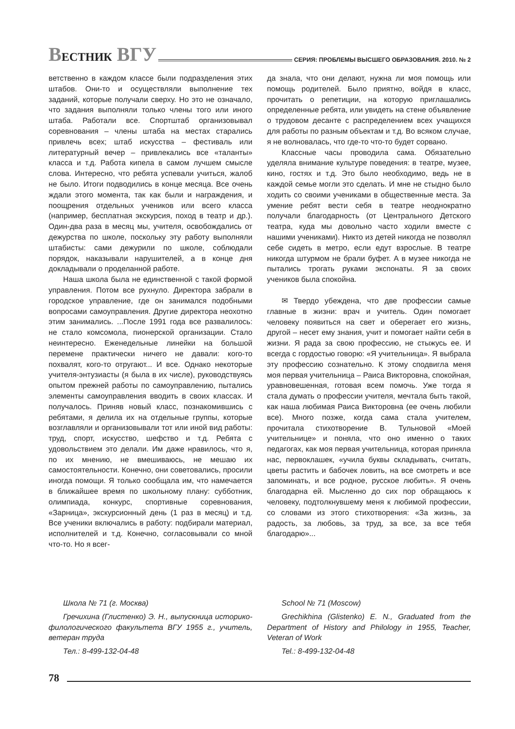ВЕСТНИК ВГУ
СЕРИЯ: ПРОБЛЕМЫ ВЫСШЕГО ОБРАЗОВАНИЯ. 2010. № 2
ветственно в каждом классе были подразделения этих штабов. Они-то и осуществляли выполнение тех заданий, которые получали сверху. Но это не означало, что задания выполняли только члены того или иного штаба. Работали все. Спортштаб организовывал соревнования – члены штаба на местах старались привлечь всех; штаб искусства – фестиваль или литературный вечер – привлекались все «таланты» класса и т.д. Работа кипела в самом лучшем смысле слова. Интересно, что ребята успевали учиться, жалоб не было. Итоги подводились в конце месяца. Все очень ждали этого момента, так как были и награждения, и поощрения отдельных учеников или всего класса (например, бесплатная экскурсия, поход в театр и др.). Один-два раза в месяц мы, учителя, освобождались от дежурства по школе, поскольку эту работу выполняли штабисты: сами дежурили по школе, соблюдали порядок, наказывали нарушителей, а в конце дня докладывали о проделанной работе.
Наша школа была не единственной с такой формой управления. Потом все рухнуло. Директора забрали в городское управление, где он занимался подобными вопросами самоуправления. Другие директора неохотно этим занимались. ...После 1991 года все развалилось: не стало комсомола, пионерской организации. Стало неинтересно. Еженедельные линейки на большой перемене практически ничего не давали: кого-то похвалят, кого-то отругают... И все. Однако некоторые учителя-энтузиасты (я была в их числе), руководствуясь опытом прежней работы по самоуправлению, пытались элементы самоуправления вводить в своих классах. И получалось. Приняв новый класс, познакомившись с ребятами, я делила их на отдельные группы, которые возглавляли и организовывали тот или иной вид работы: труд, спорт, искусство, шефство и т.д. Ребята с удовольствием это делали. Им даже нравилось, что я, по их мнению, не вмешиваюсь, не мешаю их самостоятельности. Конечно, они советовались, просили иногда помощи. Я только сообщала им, что намечается в ближайшее время по школьному плану: субботник, олимпиада, конкурс, спортивные соревнования, «Зарница», экскурсионный день (1 раз в месяц) и т.д. Все ученики включались в работу: подбирали материал, исполнителей и т.д. Конечно, согласовывали со мной что-то. Но я всег-
да знала, что они делают, нужна ли моя помощь или помощь родителей. Было приятно, войдя в класс, прочитать о репетиции, на которую приглашались определенные ребята, или увидеть на стене объявление о трудовом десанте с распределением всех учащихся для работы по разным объектам и т.д. Во всяком случае, я не волновалась, что где-то что-то будет сорвано.
Классные часы проводила сама. Обязательно уделяла внимание культуре поведения: в театре, музее, кино, гостях и т.д. Это было необходимо, ведь не в каждой семье могли это сделать. И мне не стыдно было ходить со своими учениками в общественные места. За умение ребят вести себя в театре неоднократно получали благодарность (от Центрального Детского театра, куда мы довольно часто ходили вместе с нашими учениками). Никто из детей никогда не позволял себе сидеть в метро, если едут взрослые. В театре никогда штурмом не брали буфет. А в музее никогда не пытались трогать руками экспонаты. Я за своих учеников была спокойна.
✉ Твердо убеждена, что две профессии самые главные в жизни: врач и учитель. Один помогает человеку появиться на свет и оберегает его жизнь, другой – несет ему знания, учит и помогает найти себя в жизни. Я рада за свою профессию, не стыжусь ее. И всегда с гордостью говорю: «Я учительница». Я выбрала эту профессию сознательно. К этому сподвигла меня моя первая учительница – Раиса Викторовна, спокойная, уравновешенная, готовая всем помочь. Уже тогда я стала думать о профессии учителя, мечтала быть такой, как наша любимая Раиса Викторовна (ее очень любили все). Много позже, когда сама стала учителем, прочитала стихотворение В. Тульновой «Моей учительнице» и поняла, что оно именно о таких педагогах, как моя первая учительница, которая приняла нас, первоклашек, «учила буквы складывать, считать, цветы растить и бабочек ловить, на все смотреть и все запоминать, и все родное, русское любить». Я очень благодарна ей. Мысленно до сих пор обращаюсь к человеку, подтолкнувшему меня к любимой профессии, со словами из этого стихотворения: «За жизнь, за радость, за любовь, за труд, за все, за все тебя благодарю»...
Школа № 71 (г. Москва)
Гречихина (Глистенко) Э. Н., выпускница историко-филологического факультета ВГУ 1955 г., учитель, ветеран труда
Тел.: 8-499-132-04-48
School № 71 (Moscow)
Grechikhina (Glistenko) E. N., Graduated from the Department of History and Philology in 1955, Teacher, Veteran of Work
Tel.: 8-499-132-04-48
78